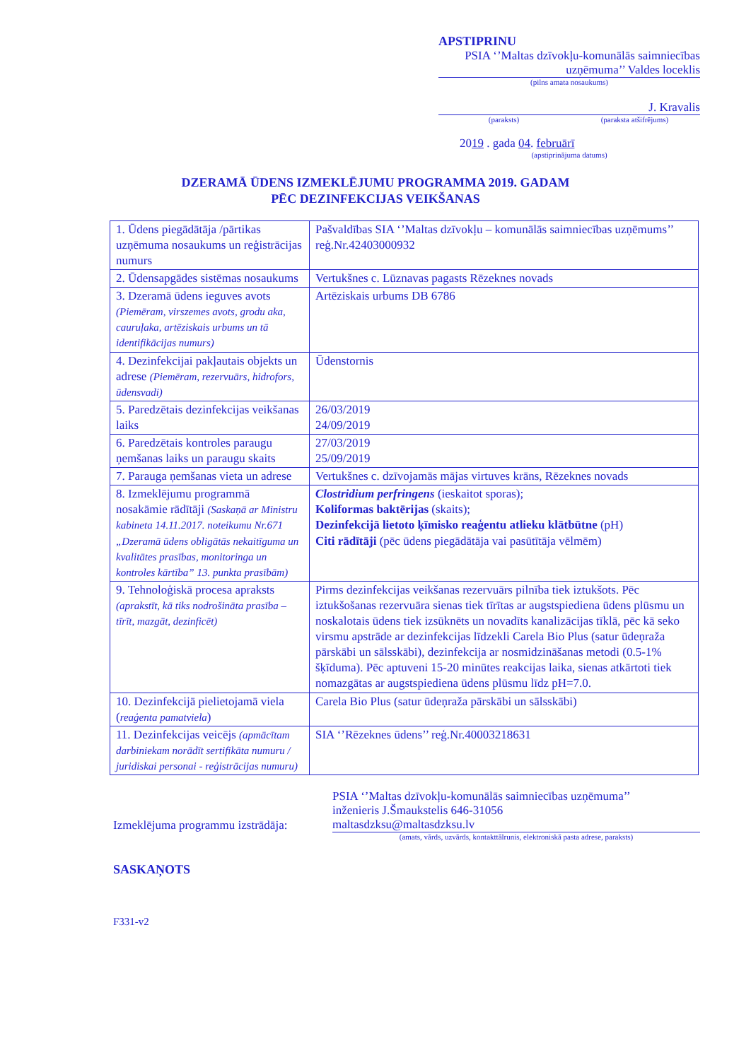APSTIPRINU
PSIA ‘’Maltas dzīvokļu-komunālās saimniecības uzņēmuma’’ Valdes loceklis
(pilns amata nosaukums)
J. Kravalis
(paraksts) (parakstа atšifrējums)
2019 . gada 04. februārī
(apstiprinājuma datums)
DZERAMĀ ŪDENS IZMEKLĒJUMU PROGRAMMA 2019. GADAM
PĒC DEZINFEKCIJAS VEIKŠANAS
| 1. Ūdens piegādātāja /pārtikas uzņēmuma nosaukums un reģistrācijas numurs | Pašvaldības SIA ‘’Maltas dzīvokļu – komunālās saimniecības uzņēmums’’ reģ.Nr.42403000932 |
| 2. Ūdensapgādes sistēmas nosaukums | Vertukšnes c. Lūznavas pagasts Rēzeknes novads |
| 3. Dzeramā ūdens ieguves avots (Piemēram, virszemes avots, grodu aka, cauruļaka, artēziskais urbums un tā identifikācijas numurs) | Artēziskais urbums DB 6786 |
| 4. Dezinfekcijai pakļautais objekts un adrese (Piemēram, rezervuārs, hidrofors, ūdensvadi) | Ūdenstornis |
| 5. Paredzētais dezinfekcijas veikšanas laiks | 26/03/2019 24/09/2019 |
| 6. Paredzētais kontroles paraugu ņemšanas laiks un paraugu skaits | 27/03/2019 25/09/2019 |
| 7. Parauga ņemšanas vieta un adrese | Vertukšnes c. dzīvojamās mājas virtuves krāns, Rēzeknes novads |
| 8. Izmeklējumu programmā nosakāmie rādītāji (Saskaņā ar Ministru kabineta 14.11.2017. noteikumu Nr.671 „Dzeramā ūdens obligātās nekaitīguma un kvalitātes prasības, monitoringa un kontroles kārtība” 13. punkta prasībām) | Clostridium perfringens (ieskaitot sporas); Koliformas baktērijas (skaits); Dezinfekcijā lietoto ķīmisko reaģentu atlieku klātbūtne (pH) Citi rādītāji (pēc ūdens piegādātāja vai pasūtītāja vēlmēm) |
| 9. Tehnoloģiskā procesa apraksts (aprakstīt, kā tiks nodrošināta prasība – tīrīt, mazgāt, dezinficēt) | Pirms dezinfekcijas veikšanas rezervuārs pilnība tiek iztukšots. Pēc iztukšošanas rezervuāra sienas tiek tīrītas ar augstspiediena ūdens plūsmu un noskalotais ūdens tiek izsūknēts un novadīts kanalizācijas tīklā, pēc kā seko virsmu apstrāde ar dezinfekcijas līdzekli Carela Bio Plus (satur ūdeņraža pārskābi un sālsskābi), dezinfekcija ar nosmidzināšanas metodi (0.5-1% šķīduma). Pēc aptuveni 15-20 minūtes reakcijas laika, sienas atkārtoti tiek nomazgātas ar augstspiediena ūdens plūsmu līdz pH=7.0. |
| 10. Dezinfekcijā pielietojamā viela ( reaģenta pamatviela ) | Carela Bio Plus (satur ūdeņraža pārskābi un sālsskābi) |
| 11. Dezinfekcijas veicējs (apmācītam darbiniekam norādīt sertifikāta numuru / juridiskai personai - reģistrācijas numuru) | SIA ‘’Rēzeknes ūdens’’ reģ.Nr.40003218631 |
Izmeklējuma programmu izstrādāja:
PSIA ‘’Maltas dzīvokļu-komunālās saimniecības uzņēmuma’’
inženieris J.Šmaukstelis 646-31056
maltasdzksu@maltasdzksu.lv
(amats, vārds, uzvārds, kontakttālrunis, elektroniskā pasta adrese, paraksts)
SASKAŅOTS
F331-v2